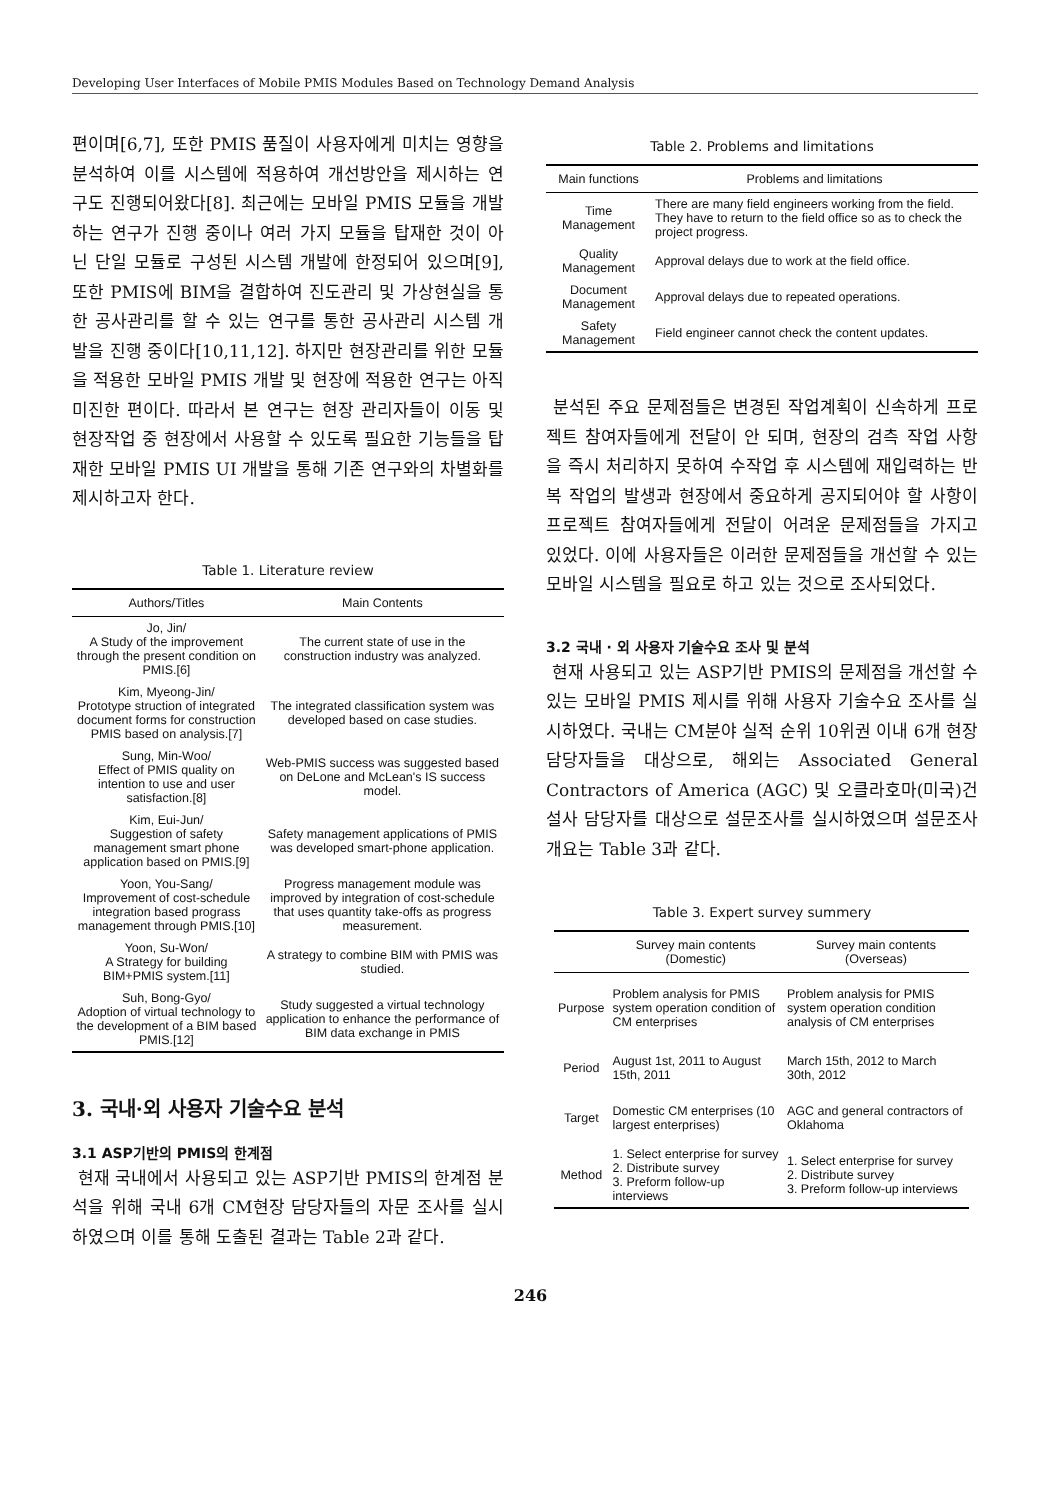Developing User Interfaces of Mobile PMIS Modules Based on Technology Demand Analysis
편이며[6,7], 또한 PMIS 품질이 사용자에게 미치는 영향을 분석하여 이를 시스템에 적용하여 개선방안을 제시하는 연구도 진행되어왔다[8]. 최근에는 모바일 PMIS 모듈을 개발하는 연구가 진행 중이나 여러 가지 모듈을 탑재한 것이 아닌 단일 모듈로 구성된 시스템 개발에 한정되어 있으며[9], 또한 PMIS에 BIM을 결합하여 진도관리 및 가상현실을 통한 공사관리를 할 수 있는 연구를 통한 공사관리 시스템 개발을 진행 중이다[10,11,12]. 하지만 현장관리를 위한 모듈을 적용한 모바일 PMIS 개발 및 현장에 적용한 연구는 아직 미진한 편이다. 따라서 본 연구는 현장 관리자들이 이동 및 현장작업 중 현장에서 사용할 수 있도록 필요한 기능들을 탑재한 모바일 PMIS UI 개발을 통해 기존 연구와의 차별화를 제시하고자 한다.
Table 1. Literature review
| Authors/Titles | Main Contents |
| --- | --- |
| Jo, Jin/ A Study of the improvement through the present condition on PMIS.[6] | The current state of use in the construction industry was analyzed. |
| Kim, Myeong-Jin/ Prototype struction of integrated document forms for construction PMIS based on analysis.[7] | The integrated classification system was developed based on case studies. |
| Sung, Min-Woo/ Effect of PMIS quality on intention to use and user satisfaction.[8] | Web-PMIS success was suggested based on DeLone and McLean's IS success model. |
| Kim, Eui-Jun/ Suggestion of safety management smart phone application based on PMIS.[9] | Safety management applications of PMIS was developed smart-phone application. |
| Yoon, You-Sang/ Improvement of cost-schedule integration based prograss management through PMIS.[10] | Progress management module was improved by integration of cost-schedule that uses quantity take-offs as progress measurement. |
| Yoon, Su-Won/ A Strategy for building BIM+PMIS system.[11] | A strategy to combine BIM with PMIS was studied. |
| Suh, Bong-Gyo/ Adoption of virtual technology to the development of a BIM based PMIS.[12] | Study suggested a virtual technology application to enhance the performance of BIM data exchange in PMIS |
3. 국내·외 사용자 기술수요 분석
3.1 ASP기반의 PMIS의 한계점
현재 국내에서 사용되고 있는 ASP기반 PMIS의 한계점 분석을 위해 국내 6개 CM현장 담당자들의 자문 조사를 실시하였으며 이를 통해 도출된 결과는 Table 2과 같다.
Table 2. Problems and limitations
| Main functions | Problems and limitations |
| --- | --- |
| Time Management | There are many field engineers working from the field. They have to return to the field office so as to check the project progress. |
| Quality Management | Approval delays due to work at the field office. |
| Document Management | Approval delays due to repeated operations. |
| Safety Management | Field engineer cannot check the content updates. |
분석된 주요 문제점들은 변경된 작업계획이 신속하게 프로젝트 참여자들에게 전달이 안 되며, 현장의 검측 작업 사항을 즉시 처리하지 못하여 수작업 후 시스템에 재입력하는 반복 작업의 발생과 현장에서 중요하게 공지되어야 할 사항이 프로젝트 참여자들에게 전달이 어려운 문제점들을 가지고 있었다. 이에 사용자들은 이러한 문제점들을 개선할 수 있는 모바일 시스템을 필요로 하고 있는 것으로 조사되었다.
3.2 국내 · 외 사용자 기술수요 조사 및 분석
현재 사용되고 있는 ASP기반 PMIS의 문제점을 개선할 수 있는 모바일 PMIS 제시를 위해 사용자 기술수요 조사를 실시하였다. 국내는 CM분야 실적 순위 10위권 이내 6개 현장 담당자들을 대상으로, 해외는 Associated General Contractors of America (AGC) 및 오클라호마(미국)건설사 담당자를 대상으로 설문조사를 실시하였으며 설문조사 개요는 Table 3과 같다.
Table 3. Expert survey summery
| | Survey main contents (Domestic) | Survey main contents (Overseas) |
| --- | --- | --- |
| Purpose | Problem analysis for PMIS system operation condition of CM enterprises | Problem analysis for PMIS system operation condition analysis of CM enterprises |
| Period | August 1st, 2011 to August 15th, 2011 | March 15th, 2012 to March 30th, 2012 |
| Target | Domestic CM enterprises (10 largest enterprises) | AGC and general contractors of Oklahoma |
| Method | 1. Select enterprise for survey 2. Distribute survey 3. Preform follow-up interviews | 1. Select enterprise for survey 2. Distribute survey 3. Preform follow-up interviews |
246